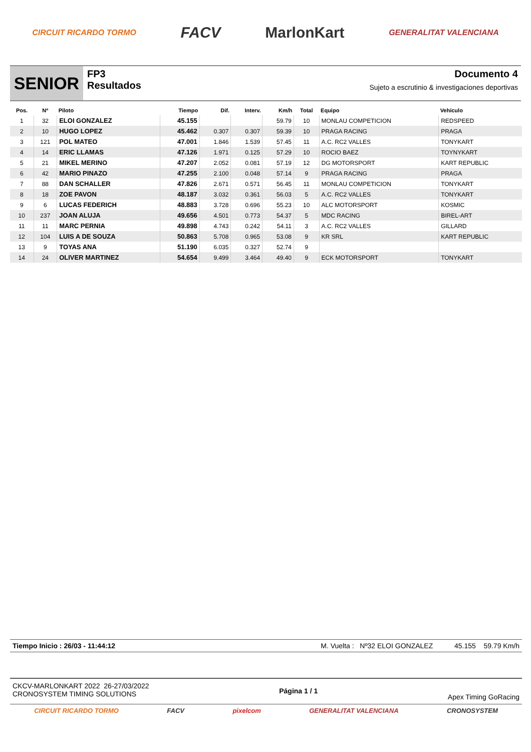CIRCUIT RICARDO TORMO FACV MarlonKart GENERALITAT VALENCIANA
SENIOR
FP3
Resultados
Documento 4
Sujeto a escrutinio & investigaciones deportivas
| Pos. | Nº | Piloto | Tiempo | Dif. | Interv. | Km/h | Total | Equipo | Vehículo |
| --- | --- | --- | --- | --- | --- | --- | --- | --- | --- |
| 1 | 32 | ELOI GONZALEZ | 45.155 | | | 59.79 | 10 | MONLAU COMPETICION | REDSPEED |
| 2 | 10 | HUGO LOPEZ | 45.462 | 0.307 | 0.307 | 59.39 | 10 | PRAGA RACING | PRAGA |
| 3 | 121 | POL MATEO | 47.001 | 1.846 | 1.539 | 57.45 | 11 | A.C. RC2 VALLES | TONYKART |
| 4 | 14 | ERIC LLAMAS | 47.126 | 1.971 | 0.125 | 57.29 | 10 | ROCIO BAEZ | TOYNYKART |
| 5 | 21 | MIKEL MERINO | 47.207 | 2.052 | 0.081 | 57.19 | 12 | DG MOTORSPORT | KART REPUBLIC |
| 6 | 42 | MARIO PINAZO | 47.255 | 2.100 | 0.048 | 57.14 | 9 | PRAGA RACING | PRAGA |
| 7 | 88 | DAN SCHALLER | 47.826 | 2.671 | 0.571 | 56.45 | 11 | MONLAU COMPETICION | TONYKART |
| 8 | 18 | ZOE PAVON | 48.187 | 3.032 | 0.361 | 56.03 | 5 | A.C. RC2 VALLES | TONYKART |
| 9 | 6 | LUCAS FEDERICH | 48.883 | 3.728 | 0.696 | 55.23 | 10 | ALC MOTORSPORT | KOSMIC |
| 10 | 237 | JOAN ALUJA | 49.656 | 4.501 | 0.773 | 54.37 | 5 | MDC RACING | BIREL-ART |
| 11 | 11 | MARC PERNIA | 49.898 | 4.743 | 0.242 | 54.11 | 3 | A.C. RC2 VALLES | GILLARD |
| 12 | 104 | LUIS A DE SOUZA | 50.863 | 5.708 | 0.965 | 53.08 | 9 | KR SRL | KART REPUBLIC |
| 13 | 9 | TOYAS ANA | 51.190 | 6.035 | 0.327 | 52.74 | 9 | | |
| 14 | 24 | OLIVER MARTINEZ | 54.654 | 9.499 | 3.464 | 49.40 | 9 | ECK MOTORSPORT | TONYKART |
Tiempo Inicio : 26/03 - 11:44:12 M. Vuelta : Nº32 ELOI GONZALEZ 45.155 59.79 Km/h
CKCV-MARLONKART 2022 26-27/03/2022
CRONOSYSTEM TIMING SOLUTIONS Página 1 / 1 Apex Timing GoRacing
CIRCUIT RICARDO TORMO FACV pixelcom GENERALITAT VALENCIANA CRONOSYSTEM